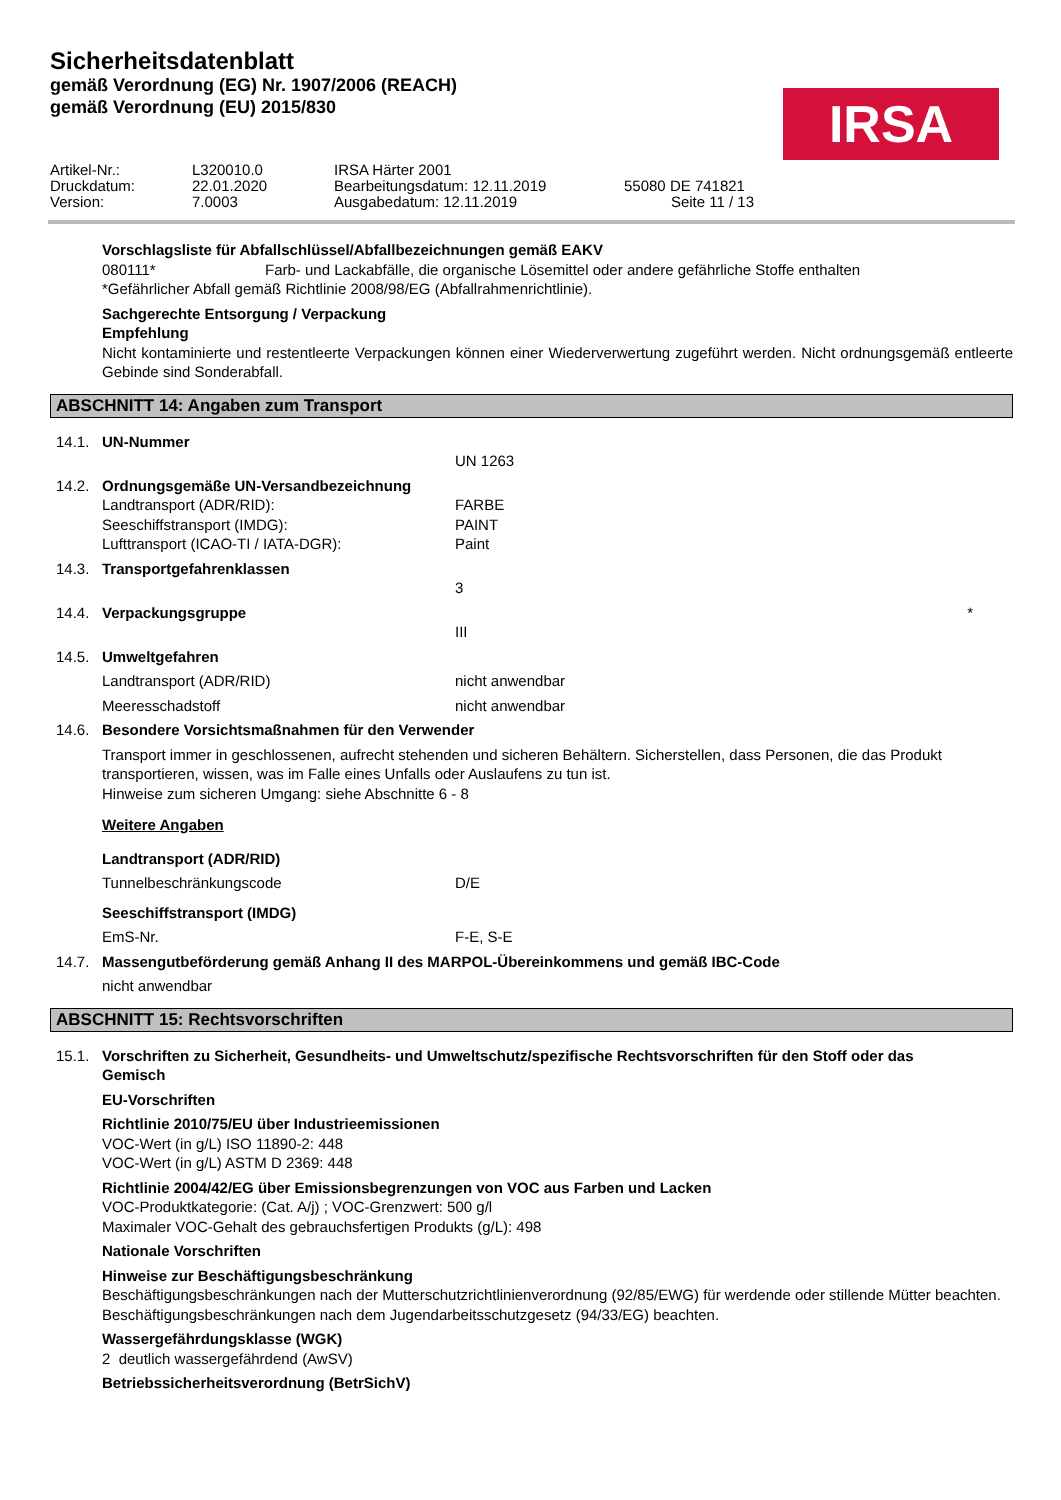Sicherheitsdatenblatt
gemäß Verordnung (EG) Nr. 1907/2006 (REACH)
gemäß Verordnung (EU) 2015/830
IRSA
Artikel-Nr.: L320010.0 IRSA Härter 2001 Druckdatum: 22.01.2020 Bearbeitungsdatum: 12.11.2019 55080 DE 741821 Version: 7.0003 Ausgabedatum: 12.11.2019 Seite 11 / 13
Vorschlagsliste für Abfallschlüssel/Abfallbezeichnungen gemäß EAKV
080111* Farb- und Lackabfälle, die organische Lösemittel oder andere gefährliche Stoffe enthalten
*Gefährlicher Abfall gemäß Richtlinie 2008/98/EG (Abfallrahmenrichtlinie).
Sachgerechte Entsorgung / Verpackung
Empfehlung
Nicht kontaminierte und restentleerte Verpackungen können einer Wiederverwertung zugeführt werden. Nicht ordnungsgemäß entleerte Gebinde sind Sonderabfall.
ABSCHNITT 14: Angaben zum Transport
14.1. UN-Nummer
UN 1263
14.2. Ordnungsgemäße UN-Versandbezeichnung
Landtransport (ADR/RID): FARBE
Seeschiffstransport (IMDG): PAINT
Lufttransport (ICAO-TI / IATA-DGR): Paint
14.3. Transportgefahrenklassen
3
14.4. Verpackungsgruppe *
III
14.5. Umweltgefahren
Landtransport (ADR/RID) nicht anwendbar
Meeresschadstoff nicht anwendbar
14.6. Besondere Vorsichtsmaßnahmen für den Verwender
Transport immer in geschlossenen, aufrecht stehenden und sicheren Behältern. Sicherstellen, dass Personen, die das Produkt transportieren, wissen, was im Falle eines Unfalls oder Auslaufens zu tun ist.
Hinweise zum sicheren Umgang: siehe Abschnitte 6 - 8
Weitere Angaben
Landtransport (ADR/RID)
Tunnelbeschränkungscode D/E
Seeschiffstransport (IMDG)
EmS-Nr. F-E, S-E
14.7. Massengutbeförderung gemäß Anhang II des MARPOL-Übereinkommens und gemäß IBC-Code
nicht anwendbar
ABSCHNITT 15: Rechtsvorschriften
15.1. Vorschriften zu Sicherheit, Gesundheits- und Umweltschutz/spezifische Rechtsvorschriften für den Stoff oder das Gemisch
EU-Vorschriften
Richtlinie 2010/75/EU über Industrieemissionen
VOC-Wert (in g/L) ISO 11890-2: 448
VOC-Wert (in g/L) ASTM D 2369: 448
Richtlinie 2004/42/EG über Emissionsbegrenzungen von VOC aus Farben und Lacken
VOC-Produktkategorie: (Cat. A/j) ; VOC-Grenzwert: 500 g/l
Maximaler VOC-Gehalt des gebrauchsfertigen Produkts (g/L): 498
Nationale Vorschriften
Hinweise zur Beschäftigungsbeschränkung
Beschäftigungsbeschränkungen nach der Mutterschutzrichtlinienverordnung (92/85/EWG) für werdende oder stillende Mütter beachten.
Beschäftigungsbeschränkungen nach dem Jugendarbeitsschutzgesetz (94/33/EG) beachten.
Wassergefährdungsklasse (WGK)
2 deutlich wassergefährdend (AwSV)
Betriebssicherheitsverordnung (BetrSichV)